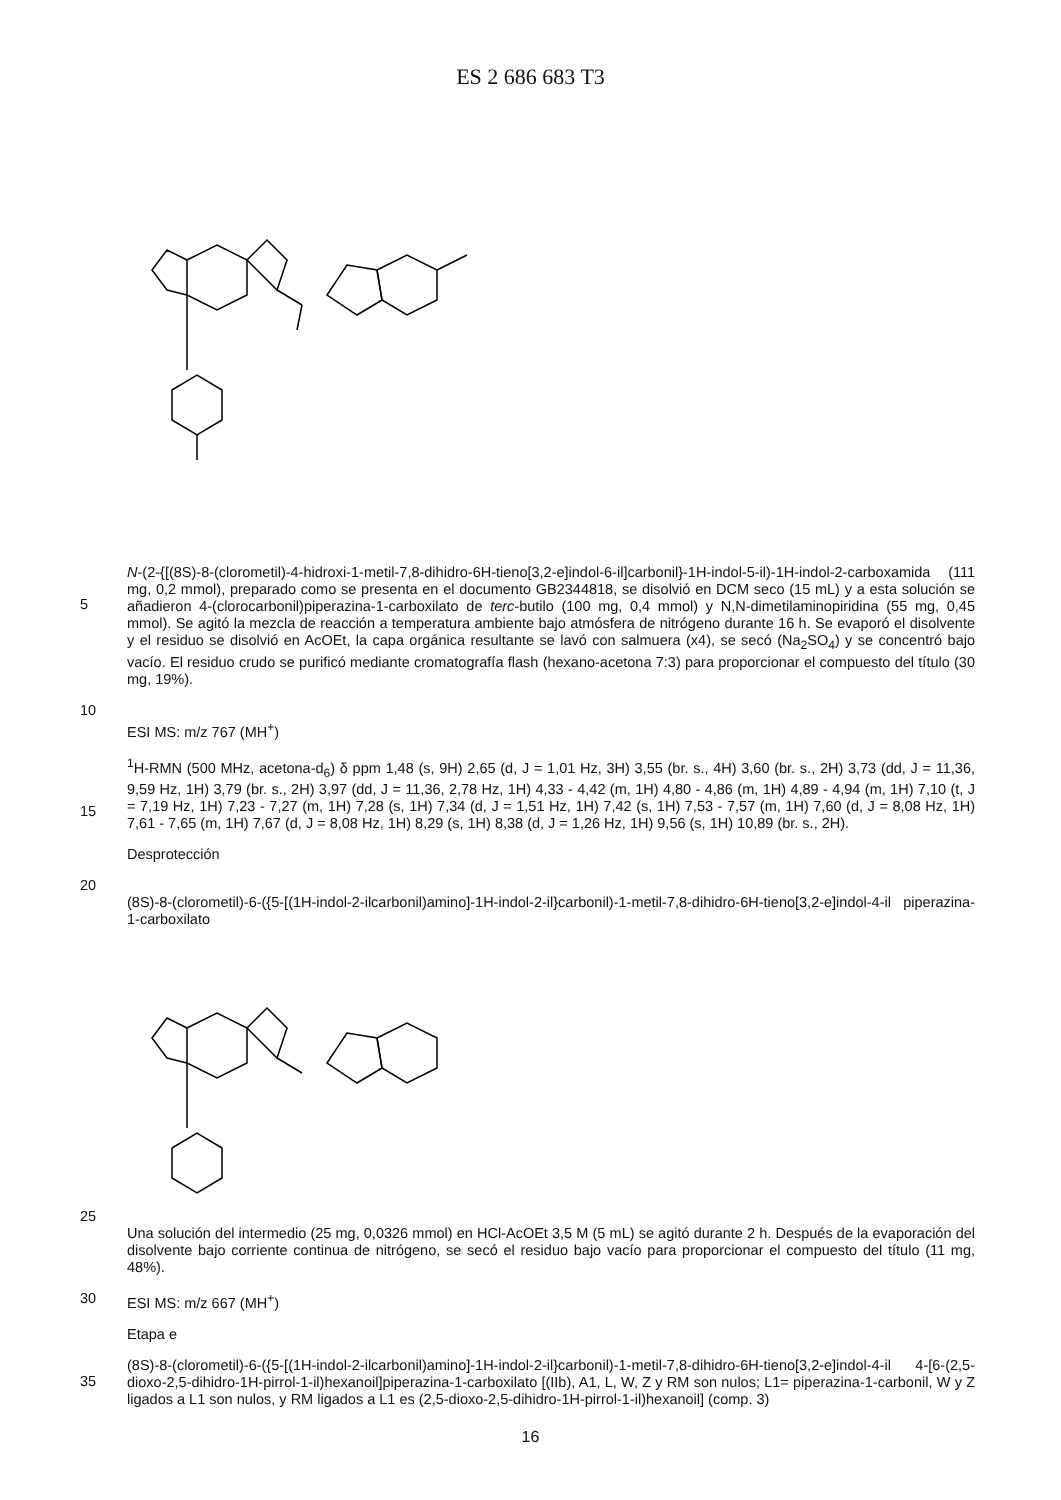ES 2 686 683 T3
5
N-(2-{[(8S)-8-(clorometil)-4-hidroxi-1-metil-7,8-dihidro-6H-tieno[3,2-e]indol-6-il]carbonil}-1H-indol-5-il)-1H-indol-2-carboxamida (111 mg, 0,2 mmol), preparado como se presenta en el documento GB2344818, se disolvió en DCM seco (15 mL) y a esta solución se añadieron 4-(clorocarbonil)piperazina-1-carboxilato de terc-butilo (100 mg, 0,4 mmol) y N,N-dimetilaminopiridina (55 mg, 0,45 mmol). Se agitó la mezcla de reacción a temperatura ambiente bajo atmósfera de nitrógeno durante 16 h. Se evaporó el disolvente y el residuo se disolvió en AcOEt, la capa orgánica resultante se lavó con salmuera (x4), se secó (Na<sub>2</sub>SO<sub>4</sub>) y se concentró bajo vacío. El residuo crudo se purificó mediante cromatografía flash (hexano-acetona 7:3) para proporcionar el compuesto del título (30 mg, 19%).
10
ESI MS: m/z 767 (MH<sup>+</sup>)
15
<sup>1</sup>H-RMN (500 MHz, acetona-d<sub>6</sub>) δ ppm 1,48 (s, 9H) 2,65 (d, J = 1,01 Hz, 3H) 3,55 (br. s., 4H) 3,60 (br. s., 2H) 3,73 (dd, J = 11,36, 9,59 Hz, 1H) 3,79 (br. s., 2H) 3,97 (dd, J = 11,36, 2,78 Hz, 1H) 4,33 - 4,42 (m, 1H) 4,80 - 4,86 (m, 1H) 4,89 - 4,94 (m, 1H) 7,10 (t, J = 7,19 Hz, 1H) 7,23 - 7,27 (m, 1H) 7,28 (s, 1H) 7,34 (d, J = 1,51 Hz, 1H) 7,42 (s, 1H) 7,53 - 7,57 (m, 1H) 7,60 (d, J = 8,08 Hz, 1H) 7,61 - 7,65 (m, 1H) 7,67 (d, J = 8,08 Hz, 1H) 8,29 (s, 1H) 8,38 (d, J = 1,26 Hz, 1H) 9,56 (s, 1H) 10,89 (br. s., 2H).
Desprotección
20
(8S)-8-(clorometil)-6-({5-[(1H-indol-2-ilcarbonil)amino]-1H-indol-2-il}carbonil)-1-metil-7,8-dihidro-6H-tieno[3,2-e]indol-4-il piperazina-1-carboxilato
25
Una solución del intermedio (25 mg, 0,0326 mmol) en HCl-AcOEt 3,5 M (5 mL) se agitó durante 2 h. Después de la evaporación del disolvente bajo corriente continua de nitrógeno, se secó el residuo bajo vacío para proporcionar el compuesto del título (11 mg, 48%).
30
ESI MS: m/z 667 (MH<sup>+</sup>)
Etapa e
35
(8S)-8-(clorometil)-6-({5-[(1H-indol-2-ilcarbonil)amino]-1H-indol-2-il}carbonil)-1-metil-7,8-dihidro-6H-tieno[3,2-e]indol-4-il 4-[6-(2,5-dioxo-2,5-dihidro-1H-pirrol-1-il)hexanoil]piperazina-1-carboxilato [(IIb), A1, L, W, Z y RM son nulos; L1= piperazina-1-carbonil, W y Z ligados a L1 son nulos, y RM ligados a L1 es (2,5-dioxo-2,5-dihidro-1H-pirrol-1-il)hexanoil] (comp. 3)
16